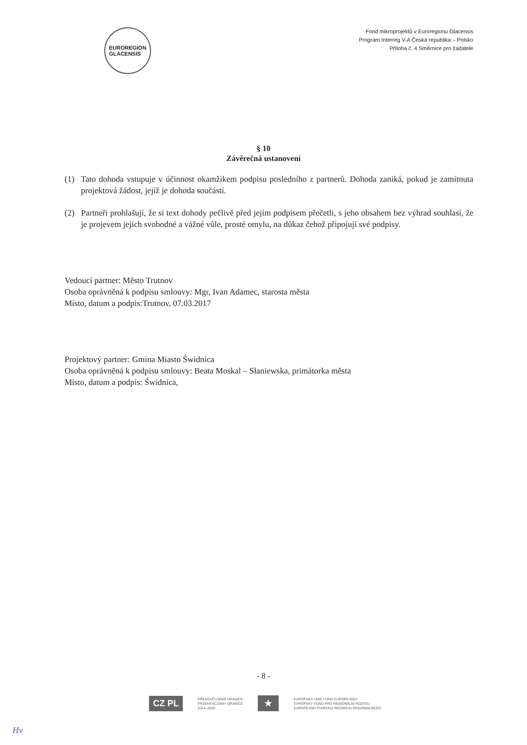EUROREGION
GLACENSIS
Fond mikroprojektů v Euroregionu Glacensis
Program Interreg V-A Česká republika – Polsko
Příloha č. 4 Směrnice pro žadatele
§ 10
Závěrečná ustanovení
(1) Tato dohoda vstupuje v účinnost okamžikem podpisu posledního z partnerů. Dohoda zaniká, pokud je zamítnuta projektová žádost, jejíž je dohoda součástí.
(2) Partneři prohlašují, že si text dohody pečlivě před jejím podpisem přečetli, s jeho obsahem bez výhrad souhlasí, že je projevem jejich svobodné a vážné vůle, prosté omylu, na důkaz čehož připojují své podpisy.
Vedoucí partner: Město Trutnov
Osoba oprávněná k podpisu smlouvy: Mgr, Ivan Adamec, starosta města
Místo, datum a podpis:Trutnov, 07.03.2017
Projektový partner: Gmina Miasto Świdnica
Osoba oprávněná k podpisu smlouvy: Beata Moskal – Słaniewska, primátorka města
Místo, datum a podpis: Świdnica,
- 8 -
CZ PL PŘEKRAČUJEME HRANICE
PRZEKRACZAMY GRANICE
2014–2020 ★ EVROPSKÁ UNIE / UNIA EUROPEJSKA
EVROPSKÝ FOND PRO REGIONÁLNÍ ROZVOJ
EUROPEJSKI FUNDUSZ ROZWOJU REGIONALNEGO
Hv